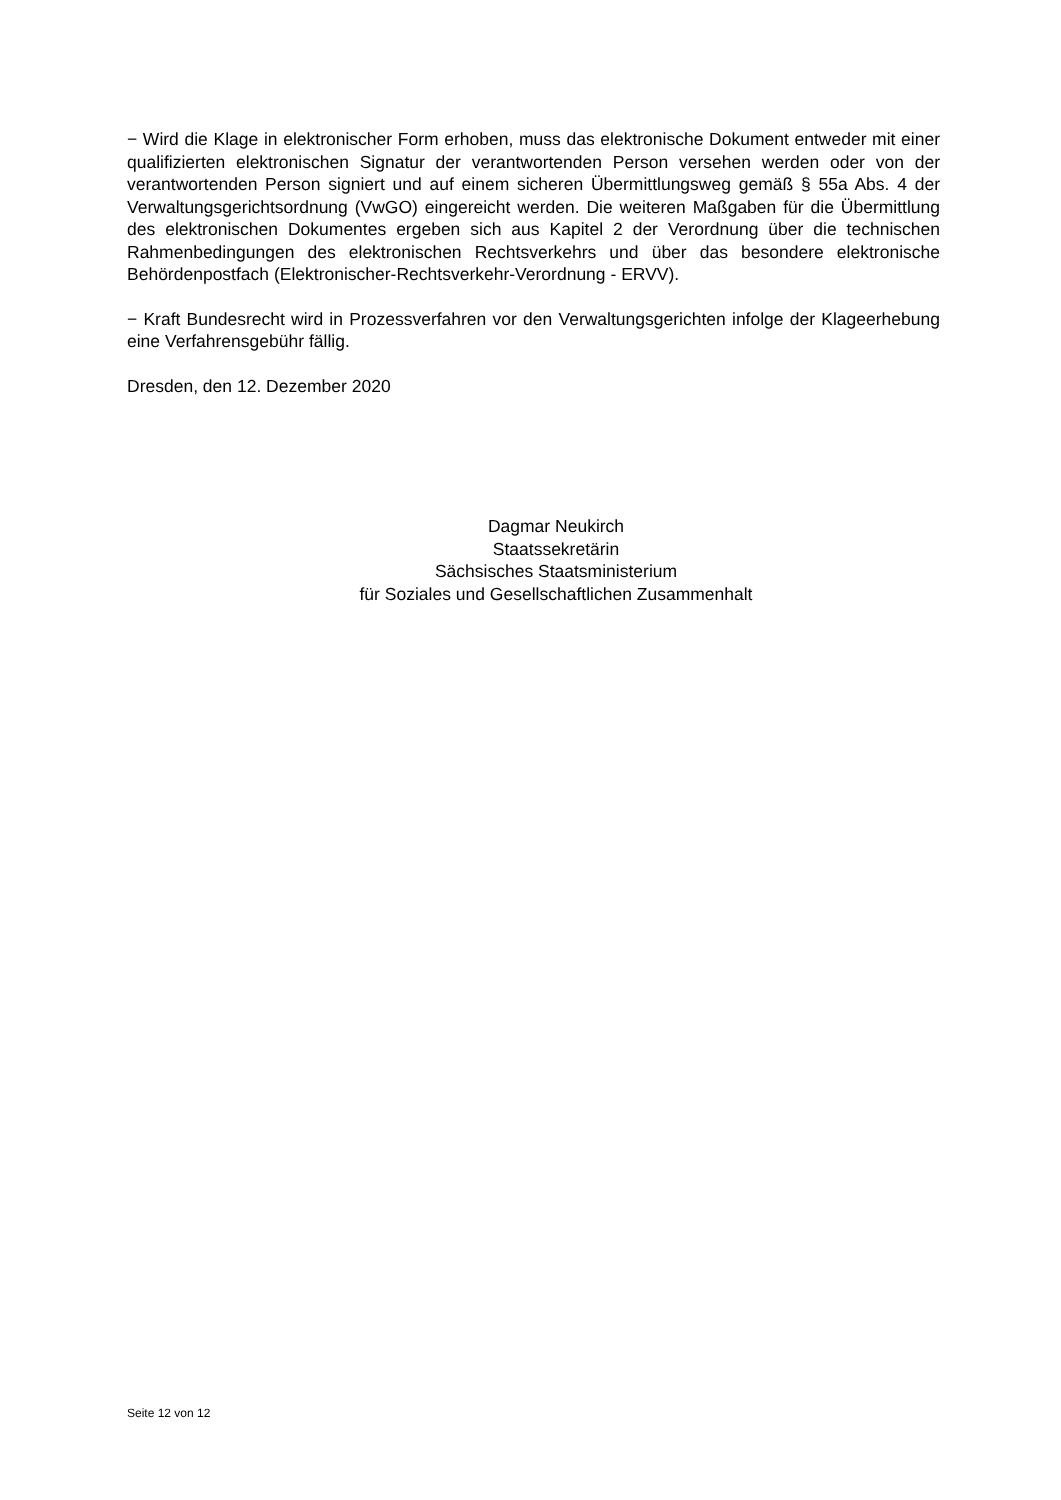− Wird die Klage in elektronischer Form erhoben, muss das elektronische Dokument entweder mit einer qualifizierten elektronischen Signatur der verantwortenden Person versehen werden oder von der verantwortenden Person signiert und auf einem sicheren Übermittlungsweg gemäß § 55a Abs. 4 der Verwaltungsgerichtsordnung (VwGO) eingereicht werden. Die weiteren Maßgaben für die Übermittlung des elektronischen Dokumentes ergeben sich aus Kapitel 2 der Verordnung über die technischen Rahmenbedingungen des elektronischen Rechtsverkehrs und über das besondere elektronische Behördenpostfach (Elektronischer-Rechtsverkehr-Verordnung - ERVV).
− Kraft Bundesrecht wird in Prozessverfahren vor den Verwaltungsgerichten infolge der Klageerhebung eine Verfahrensgebühr fällig.
Dresden, den 12. Dezember 2020
Dagmar Neukirch
Staatssekretärin
Sächsisches Staatsministerium
für Soziales und Gesellschaftlichen Zusammenhalt
Seite 12 von 12